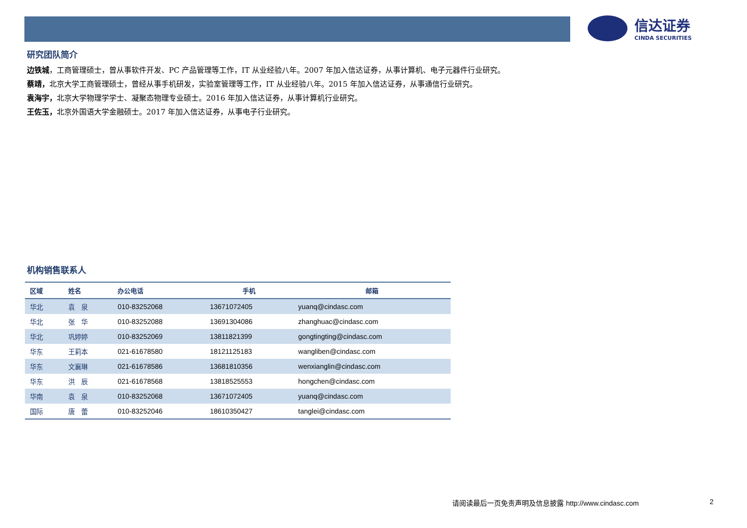信达证券
CINDA SECURITIES
研究团队简介
边铁城，工商管理硕士，曾从事软件开发、PC 产品管理等工作，IT 从业经验八年。2007 年加入信达证券，从事计算机、电子元器件行业研究。
蔡靖，北京大学工商管理硕士，曾经从事手机研发，实验室管理等工作，IT 从业经验八年。2015 年加入信达证券，从事通信行业研究。
袁海宇，北京大学物理学学士、凝聚态物理专业硕士。2016 年加入信达证券，从事计算机行业研究。
王佐玉，北京外国语大学金融硕士。2017 年加入信达证券，从事电子行业研究。
机构销售联系人
| 区域 | 姓名 | 办公电话 | 手机 | 邮箱 |
| --- | --- | --- | --- | --- |
| 华北 | 袁 泉 | 010-83252068 | 13671072405 | yuanq@cindasc.com |
| 华北 | 张 华 | 010-83252088 | 13691304086 | zhanghuac@cindasc.com |
| 华北 | 巩婷婷 | 010-83252069 | 13811821399 | gongtingting@cindasc.com |
| 华东 | 王莉本 | 021-61678580 | 18121125183 | wangliben@cindasc.com |
| 华东 | 文襄琳 | 021-61678586 | 13681810356 | wenxianglin@cindasc.com |
| 华东 | 洪 辰 | 021-61678568 | 13818525553 | hongchen@cindasc.com |
| 华南 | 袁 泉 | 010-83252068 | 13671072405 | yuanq@cindasc.com |
| 国际 | 唐 蕾 | 010-83252046 | 18610350427 | tanglei@cindasc.com |
请阅读最后一页免责声明及信息披露 http://www.cindasc.com
2